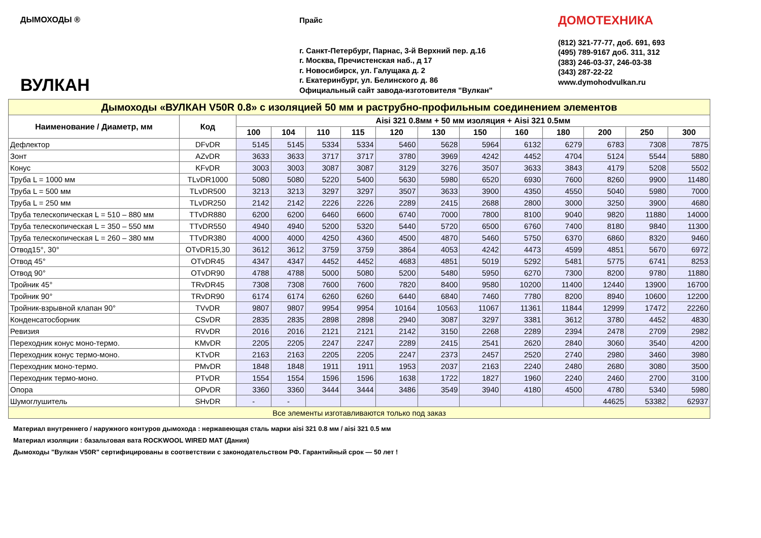ДЫМОХОДЫ ®
ВУЛКАН
Прайс
г. Санкт-Петербург, Парнас, 3-й Верхний пер. д.16
г. Москва, Пречистенская наб., д 17
г. Новосибирск, ул. Галущака д. 2
г. Екатеринбург, ул. Белинского д. 86
Официальный сайт завода-изготовителя "Вулкан"
ДОМОТЕХНИКА
(812) 321-77-77, доб. 691, 693
(495) 789-9167 доб. 311, 312
(383) 246-03-37, 246-03-38
(343) 287-22-22
www.dymohodvulkan.ru
| Дымоходы «ВУЛКАН V50R 0.8» с изоляцией 50 мм и раструбно-профильным соединением элементов | | | | | | | | | | | | | |
| Наименование / Диаметр, мм | Код | Aisi 321 0.8мм + 50 мм изоляция + Aisi 321 0.5мм | | | | | | | | | | | |
| | | 100 | 104 | 110 | 115 | 120 | 130 | 150 | 160 | 180 | 200 | 250 | 300 |
| Дефлектор | DFvDR | 5145 | 5145 | 5334 | 5334 | 5460 | 5628 | 5964 | 6132 | 6279 | 6783 | 7308 | 7875 |
| Зонт | AZvDR | 3633 | 3633 | 3717 | 3717 | 3780 | 3969 | 4242 | 4452 | 4704 | 5124 | 5544 | 5880 |
| Конус | KFvDR | 3003 | 3003 | 3087 | 3087 | 3129 | 3276 | 3507 | 3633 | 3843 | 4179 | 5208 | 5502 |
| Труба L = 1000 мм | TLvDR1000 | 5080 | 5080 | 5220 | 5400 | 5630 | 5980 | 6520 | 6930 | 7600 | 8260 | 9900 | 11480 |
| Труба L = 500 мм | TLvDR500 | 3213 | 3213 | 3297 | 3297 | 3507 | 3633 | 3900 | 4350 | 4550 | 5040 | 5980 | 7000 |
| Труба L = 250 мм | TLvDR250 | 2142 | 2142 | 2226 | 2226 | 2289 | 2415 | 2688 | 2800 | 3000 | 3250 | 3900 | 4680 |
| Труба телескопическая L = 510 – 880 мм | TTvDR880 | 6200 | 6200 | 6460 | 6600 | 6740 | 7000 | 7800 | 8100 | 9040 | 9820 | 11880 | 14000 |
| Труба телескопическая L = 350 – 550 мм | TTvDR550 | 4940 | 4940 | 5200 | 5320 | 5440 | 5720 | 6500 | 6760 | 7400 | 8180 | 9840 | 11300 |
| Труба телескопическая L = 260 – 380 мм | TTvDR380 | 4000 | 4000 | 4250 | 4360 | 4500 | 4870 | 5460 | 5750 | 6370 | 6860 | 8320 | 9460 |
| Отвод15°, 30° | OTvDR15,30 | 3612 | 3612 | 3759 | 3759 | 3864 | 4053 | 4242 | 4473 | 4599 | 4851 | 5670 | 6972 |
| Отвод 45° | OTvDR45 | 4347 | 4347 | 4452 | 4452 | 4683 | 4851 | 5019 | 5292 | 5481 | 5775 | 6741 | 8253 |
| Отвод 90° | OTvDR90 | 4788 | 4788 | 5000 | 5080 | 5200 | 5480 | 5950 | 6270 | 7300 | 8200 | 9780 | 11880 |
| Тройник 45° | TRvDR45 | 7308 | 7308 | 7600 | 7600 | 7820 | 8400 | 9580 | 10200 | 11400 | 12440 | 13900 | 16700 |
| Тройник 90° | TRvDR90 | 6174 | 6174 | 6260 | 6260 | 6440 | 6840 | 7460 | 7780 | 8200 | 8940 | 10600 | 12200 |
| Тройник-взрывной клапан 90° | TVvDR | 9807 | 9807 | 9954 | 9954 | 10164 | 10563 | 11067 | 11361 | 11844 | 12999 | 17472 | 22260 |
| Конденсатосборник | CSvDR | 2835 | 2835 | 2898 | 2898 | 2940 | 3087 | 3297 | 3381 | 3612 | 3780 | 4452 | 4830 |
| Ревизия | RVvDR | 2016 | 2016 | 2121 | 2121 | 2142 | 3150 | 2268 | 2289 | 2394 | 2478 | 2709 | 2982 |
| Переходник конус моно-термо. | KMvDR | 2205 | 2205 | 2247 | 2247 | 2289 | 2415 | 2541 | 2620 | 2840 | 3060 | 3540 | 4200 |
| Переходник конус термо-моно. | KTvDR | 2163 | 2163 | 2205 | 2205 | 2247 | 2373 | 2457 | 2520 | 2740 | 2980 | 3460 | 3980 |
| Переходник моно-термо. | PMvDR | 1848 | 1848 | 1911 | 1911 | 1953 | 2037 | 2163 | 2240 | 2480 | 2680 | 3080 | 3500 |
| Переходник термо-моно. | PTvDR | 1554 | 1554 | 1596 | 1596 | 1638 | 1722 | 1827 | 1960 | 2240 | 2460 | 2700 | 3100 |
| Опора | OPvDR | 3360 | 3360 | 3444 | 3444 | 3486 | 3549 | 3940 | 4180 | 4500 | 4780 | 5340 | 5980 |
| Шумоглушитель | SHvDR | - | - | | | | | | | | 44625 | 53382 | 62937 |
| Все элементы изготавливаются только под заказ | | | | | | | | | | | | | |
Материал внутреннего / наружного контуров дымохода : нержавеющая сталь марки aisi 321 0.8 мм / aisi 321 0.5 мм
Материал изоляции : базальтовая вата ROCKWOOL WIRED MAT (Дания)
Дымоходы "Вулкан V50R" сертифицированы в соответствии с законодательством РФ. Гарантийный срок — 50 лет !